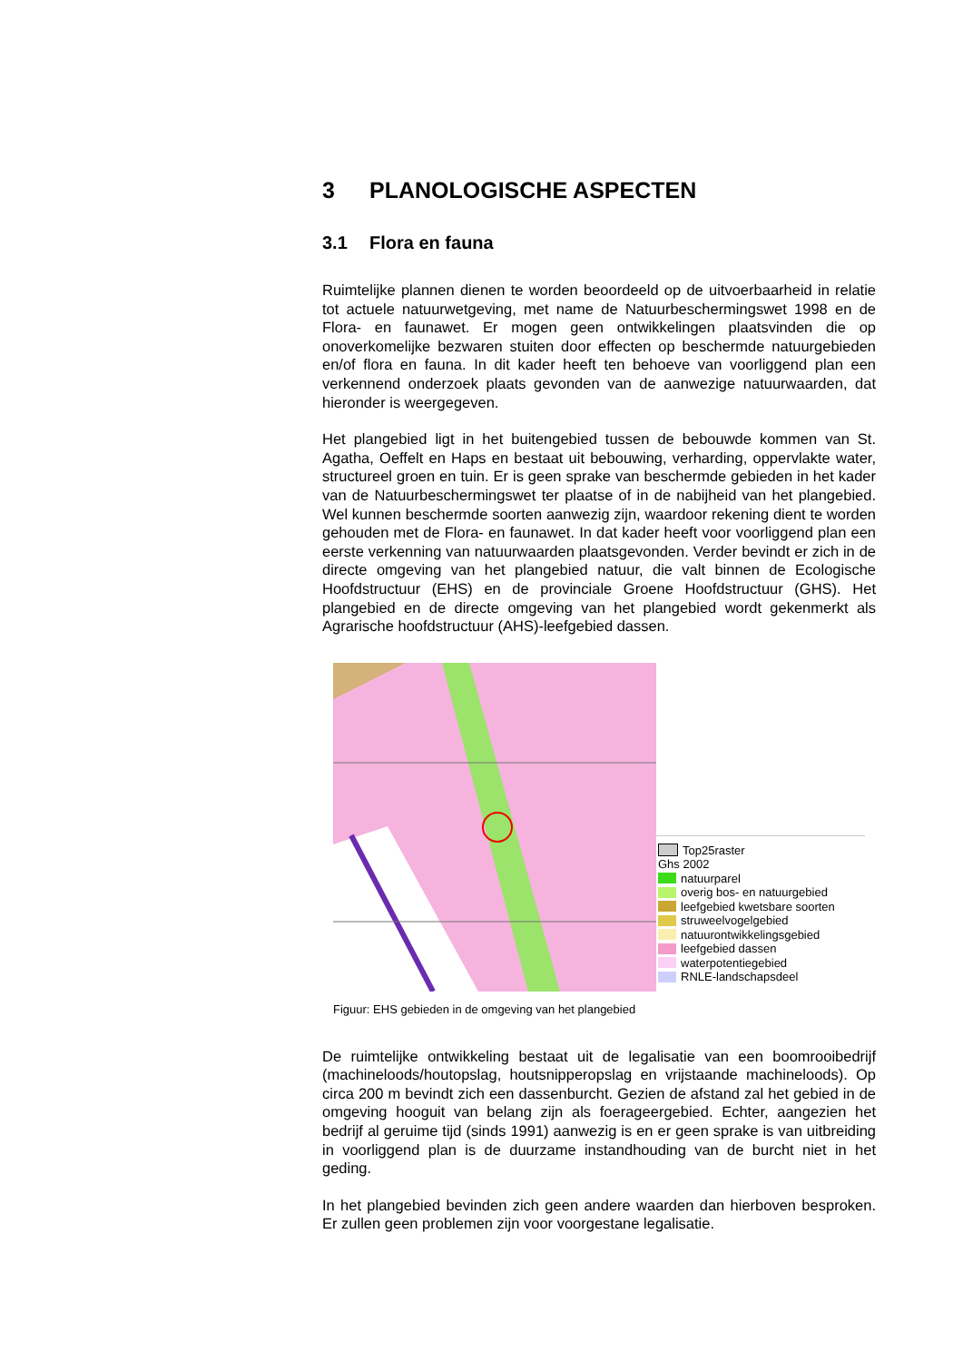3 PLANOLOGISCHE ASPECTEN
3.1 Flora en fauna
Ruimtelijke plannen dienen te worden beoordeeld op de uitvoerbaarheid in relatie tot actuele natuurwetgeving, met name de Natuurbeschermingswet 1998 en de Flora- en faunawet. Er mogen geen ontwikkelingen plaatsvinden die op onoverkomelijke bezwaren stuiten door effecten op beschermde natuurgebieden en/of flora en fauna. In dit kader heeft ten behoeve van voorliggend plan een verkennend onderzoek plaats gevonden van de aanwezige natuurwaarden, dat hieronder is weergegeven.
Het plangebied ligt in het buitengebied tussen de bebouwde kommen van St. Agatha, Oeffelt en Haps en bestaat uit bebouwing, verharding, oppervlakte water, structureel groen en tuin. Er is geen sprake van beschermde gebieden in het kader van de Natuurbeschermingswet ter plaatse of in de nabijheid van het plangebied. Wel kunnen beschermde soorten aanwezig zijn, waardoor rekening dient te worden gehouden met de Flora- en faunawet. In dat kader heeft voor voorliggend plan een eerste verkenning van natuurwaarden plaatsgevonden. Verder bevindt er zich in de directe omgeving van het plangebied natuur, die valt binnen de Ecologische Hoofdstructuur (EHS) en de provinciale Groene Hoofdstructuur (GHS). Het plangebied en de directe omgeving van het plangebied wordt gekenmerkt als Agrarische hoofdstructuur (AHS)-leefgebied dassen.
Top25raster
Ghs 2002
natuurparel
overig bos- en natuurgebied
leefgebied kwetsbare soorten
struweelvogelgebied
natuurontwikkelingsgebied
leefgebied dassen
waterpotentiegebied
RNLE-landschapsdeel
Figuur: EHS gebieden in de omgeving van het plangebied
De ruimtelijke ontwikkeling bestaat uit de legalisatie van een boomrooibedrijf (machineloods/houtopslag, houtsnipperopslag en vrijstaande machineloods). Op circa 200 m bevindt zich een dassenburcht. Gezien de afstand zal het gebied in de omgeving hooguit van belang zijn als foerageergebied. Echter, aangezien het bedrijf al geruime tijd (sinds 1991) aanwezig is en er geen sprake is van uitbreiding in voorliggend plan is de duurzame instandhouding van de burcht niet in het geding.
In het plangebied bevinden zich geen andere waarden dan hierboven besproken. Er zullen geen problemen zijn voor voorgestane legalisatie.